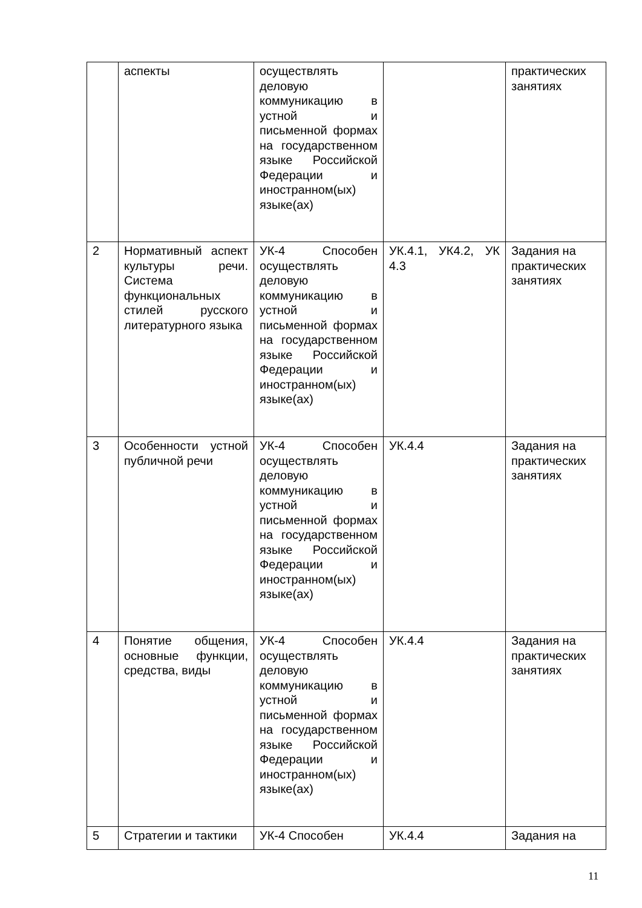| | аспекты | осуществлять деловую коммуникацию в устной и письменной формах на государственном языке Российской Федерации и иностранном(ых) языке(ах) | | практических занятиях |
| 2 | Нормативный аспект культуры речи. Система функциональных стилей русского литературного языка | УК-4 Способен осуществлять деловую коммуникацию в устной и письменной формах на государственном языке Российской Федерации и иностранном(ых) языке(ах) | УК.4.1, УК4.2, УК 4.3 | Задания на практических занятиях |
| 3 | Особенности устной публичной речи | УК-4 Способен осуществлять деловую коммуникацию в устной и письменной формах на государственном языке Российской Федерации и иностранном(ых) языке(ах) | УК.4.4 | Задания на практических занятиях |
| 4 | Понятие общения, основные функции, средства, виды | УК-4 Способен осуществлять деловую коммуникацию в устной и письменной формах на государственном языке Российской Федерации и иностранном(ых) языке(ах) | УК.4.4 | Задания на практических занятиях |
| 5 | Стратегии и тактики | УК-4 Способен | УК.4.4 | Задания на |
11